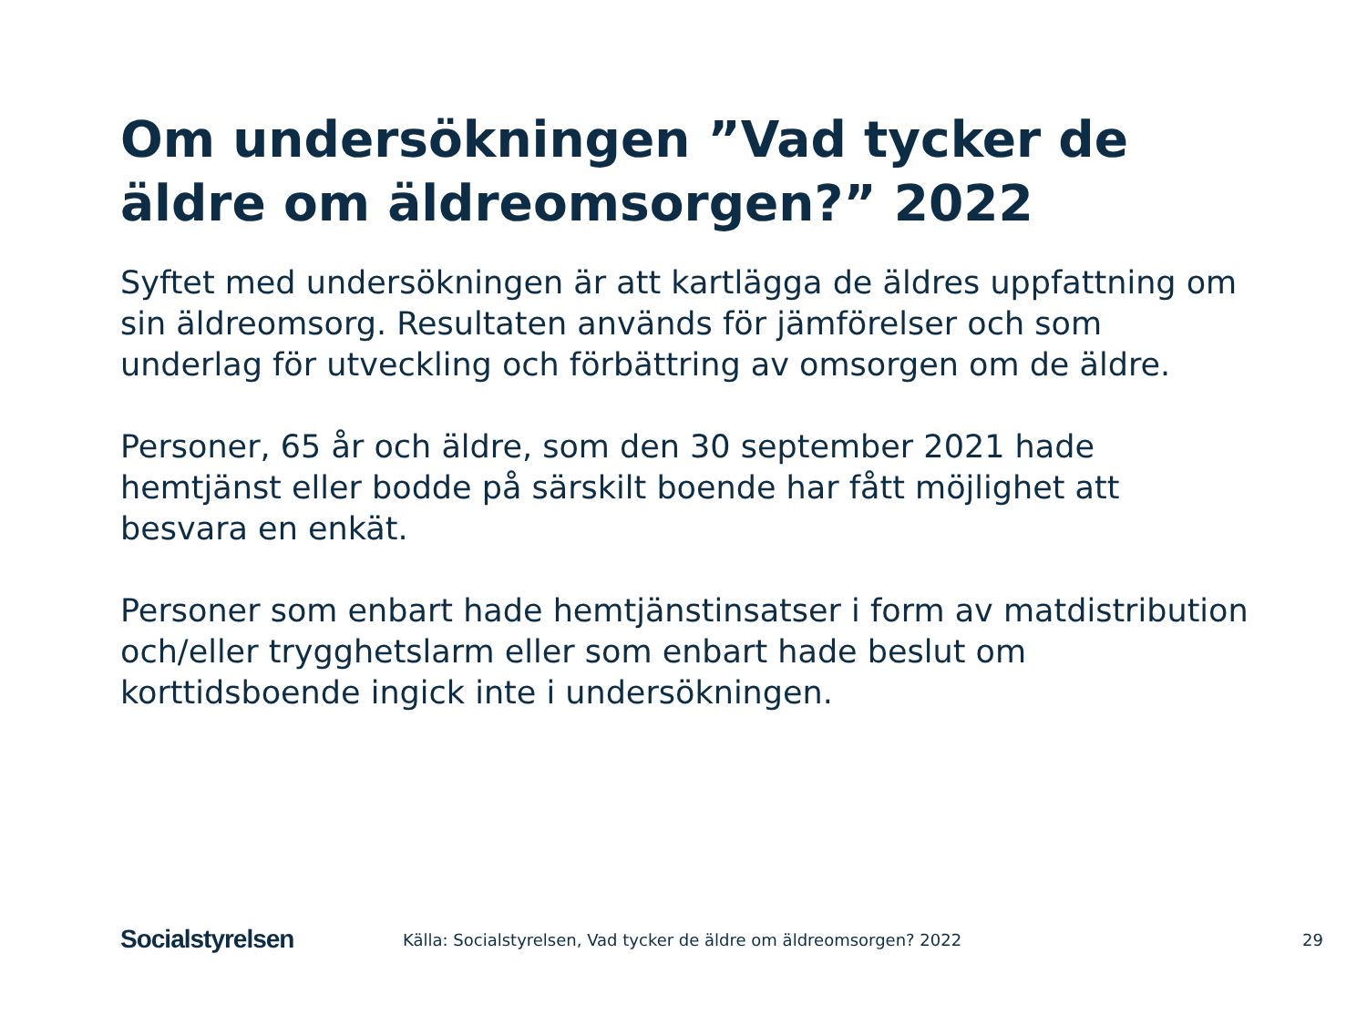Om undersökningen ”Vad tycker de äldre om äldreomsorgen?” 2022
Syftet med undersökningen är att kartlägga de äldres uppfattning om sin äldreomsorg. Resultaten används för jämförelser och som underlag för utveckling och förbättring av omsorgen om de äldre.
Personer, 65 år och äldre, som den 30 september 2021 hade hemtjänst eller bodde på särskilt boende har fått möjlighet att besvara en enkät.
Personer som enbart hade hemtjänstinsatser i form av matdistribution och/eller trygghetslarm eller som enbart hade beslut om korttidsboende ingick inte i undersökningen.
Socialstyrelsen
Källa: Socialstyrelsen, Vad tycker de äldre om äldreomsorgen? 2022
29